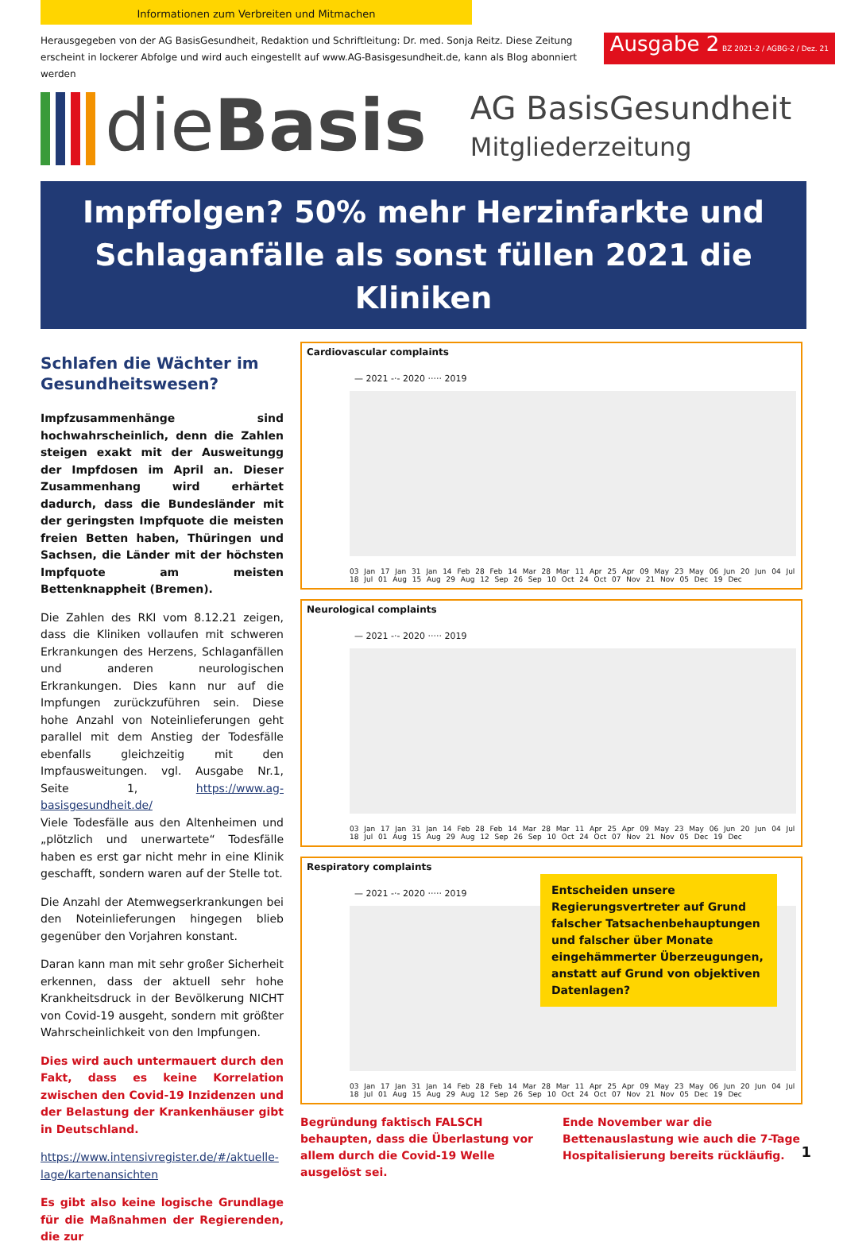Informationen zum Verbreiten und Mitmachen
Herausgegeben von der AG BasisGesundheit, Redaktion und Schriftleitung: Dr. med. Sonja Reitz. Diese Zeitung erscheint in lockerer Abfolge und wird auch eingestellt auf www.AG-Basisgesundheit.de, kann als Blog abonniert werden
Ausgabe 2 BZ 2021-2 / AGBG-2 / Dez. 21
dieBasis
AG BasisGesundheit
Mitgliederzeitung
Impffolgen? 50% mehr Herzinfarkte und
Schlaganfälle als sonst füllen 2021 die Kliniken
Schlafen die Wächter im Gesundheitswesen?
Impfzusammenhänge sind hochwahrscheinlich, denn die Zahlen steigen exakt mit der Ausweitungg der Impfdosen im April an. Dieser Zusammenhang wird erhärtet dadurch, dass die Bundesländer mit der geringsten Impfquote die meisten freien Betten haben, Thüringen und Sachsen, die Länder mit der höchsten Impfquote am meisten Bettenknappheit (Bremen).
Die Zahlen des RKI vom 8.12.21 zeigen, dass die Kliniken vollaufen mit schweren Erkrankungen des Herzens, Schlaganfällen und anderen neurologischen Erkrankungen. Dies kann nur auf die Impfungen zurückzuführen sein. Diese hohe Anzahl von Noteinlieferungen geht parallel mit dem Anstieg der Todesfälle ebenfalls gleichzeitig mit den Impfausweitungen. vgl. Ausgabe Nr.1, Seite 1, https://www.ag-basisgesundheit.de/
Viele Todesfälle aus den Altenheimen und „plötzlich und unerwartete“ Todesfälle haben es erst gar nicht mehr in eine Klinik geschafft, sondern waren auf der Stelle tot.
Die Anzahl der Atemwegserkrankungen bei den Noteinlieferungen hingegen blieb gegenüber den Vorjahren konstant.
Daran kann man mit sehr großer Sicherheit erkennen, dass der aktuell sehr hohe Krankheitsdruck in der Bevölkerung NICHT von Covid-19 ausgeht, sondern mit größter Wahrscheinlichkeit von den Impfungen.
Dies wird auch untermauert durch den Fakt, dass es keine Korrelation zwischen den Covid-19 Inzidenzen und der Belastung der Krankenhäuser gibt in Deutschland.
https://www.intensivregister.de/#/aktuelle-lage/kartenansichten
Es gibt also keine logische Grundlage für die Maßnahmen der Regierenden, die zur
Cardiovascular complaints
— 2021 -·- 2020 ····· 2019
03 Jan 17 Jan 31 Jan 14 Feb 28 Feb 14 Mar 28 Mar 11 Apr 25 Apr 09 May 23 May 06 Jun 20 Jun 04 Jul 18 Jul 01 Aug 15 Aug 29 Aug 12 Sep 26 Sep 10 Oct 24 Oct 07 Nov 21 Nov 05 Dec 19 Dec
Neurological complaints
— 2021 -·- 2020 ····· 2019
03 Jan 17 Jan 31 Jan 14 Feb 28 Feb 14 Mar 28 Mar 11 Apr 25 Apr 09 May 23 May 06 Jun 20 Jun 04 Jul 18 Jul 01 Aug 15 Aug 29 Aug 12 Sep 26 Sep 10 Oct 24 Oct 07 Nov 21 Nov 05 Dec 19 Dec
Respiratory complaints
— 2021 -·- 2020 ····· 2019
Entscheiden unsere Regierungsvertreter auf Grund falscher Tatsachenbehauptungen und falscher über Monate eingehämmerter Überzeugungen, anstatt auf Grund von objektiven Datenlagen?
03 Jan 17 Jan 31 Jan 14 Feb 28 Feb 14 Mar 28 Mar 11 Apr 25 Apr 09 May 23 May 06 Jun 20 Jun 04 Jul 18 Jul 01 Aug 15 Aug 29 Aug 12 Sep 26 Sep 10 Oct 24 Oct 07 Nov 21 Nov 05 Dec 19 Dec
Begründung faktisch FALSCH behaupten, dass die Überlastung vor allem durch die Covid-19 Welle ausgelöst sei.
Ende November war die Bettenauslastung wie auch die 7-Tage Hospitalisierung bereits rückläufig.
1